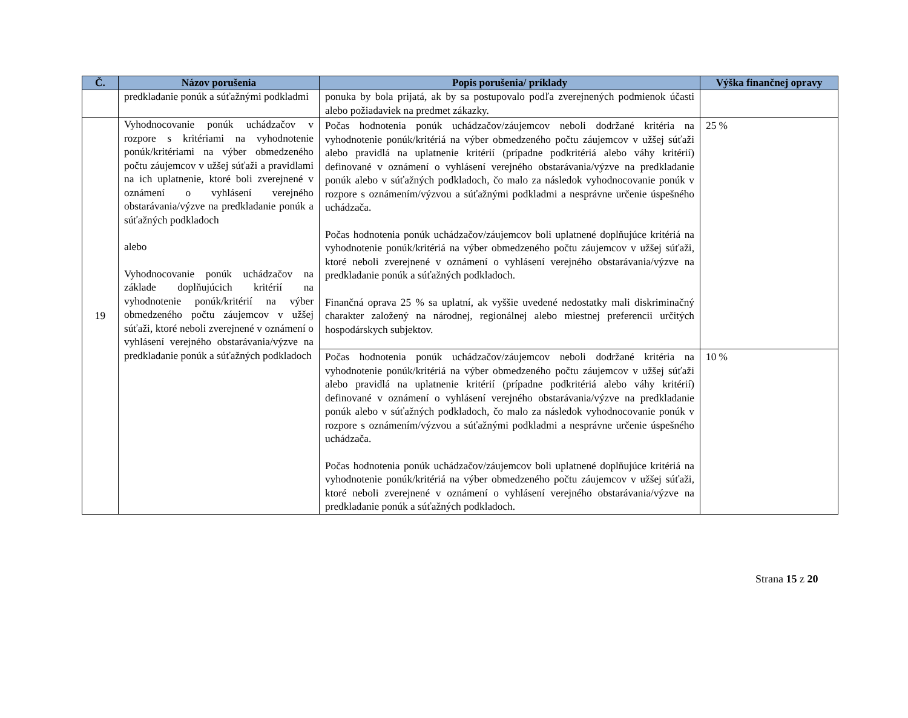| Č. | Názov porušenia | Popis porušenia/ príklady | Výška finančnej opravy |
| --- | --- | --- | --- |
| | predkladanie ponúk a súťažnými podkladmi | ponuka by bola prijatá, ak by sa postupovalo podľa zverejnených podmienok účasti alebo požiadaviek na predmet zákazky. | |
| 19 | Vyhodnocovanie ponúk uchádzačov v rozpore s kritériami na vyhodnotenie ponúk/kritériami na výber obmedzeného počtu záujemcov v užšej súťaži a pravidlami na ich uplatnenie, ktoré boli zverejnené v oznámení o vyhlásení verejného obstarávania/výzve na predkladanie ponúk a súťažných podkladoch alebo Vyhodnocovanie ponúk uchádzačov na základe doplňujúcich kritérií na vyhodnotenie ponúk/kritérií na výber obmedzeného počtu záujemcov v užšej súťaži, ktoré neboli zverejnené v oznámení o vyhlásení verejného obstarávania/výzve na predkladanie ponúk a súťažných podkladoch | Počas hodnotenia ponúk uchádzačov/záujemcov neboli dodržané kritéria na vyhodnotenie ponúk/kritériá na výber obmedzeného počtu záujemcov v užšej súťaži alebo pravidlá na uplatnenie kritérií (prípadne podkritériá alebo váhy kritérií) definované v oznámení o vyhlásení verejného obstarávania/výzve na predkladanie ponúk alebo v súťažných podkladoch, čo malo za následok vyhodnocovanie ponúk v rozpore s oznámením/výzvou a súťažnými podkladmi a nesprávne určenie úspešného uchádzača. Počas hodnotenia ponúk uchádzačov/záujemcov boli uplatnené doplňujúce kritériá na vyhodnotenie ponúk/kritériá na výber obmedzeného počtu záujemcov v užšej súťaži, ktoré neboli zverejnené v oznámení o vyhlásení verejného obstarávania/výzve na predkladanie ponúk a súťažných podkladoch. Finančná oprava 25 % sa uplatní, ak vyššie uvedené nedostatky mali diskriminačný charakter založený na národnej, regionálnej alebo miestnej preferencii určitých hospodárskych subjektov. | 25 % |
| | | Počas hodnotenia ponúk uchádzačov/záujemcov neboli dodržané kritéria na vyhodnotenie ponúk/kritériá na výber obmedzeného počtu záujemcov v užšej súťaži alebo pravidlá na uplatnenie kritérií (prípadne podkritériá alebo váhy kritérií) definované v oznámení o vyhlásení verejného obstarávania/výzve na predkladanie ponúk alebo v súťažných podkladoch, čo malo za následok vyhodnocovanie ponúk v rozpore s oznámením/výzvou a súťažnými podkladmi a nesprávne určenie úspešného uchádzača. Počas hodnotenia ponúk uchádzačov/záujemcov boli uplatnené doplňujúce kritériá na vyhodnotenie ponúk/kritériá na výber obmedzeného počtu záujemcov v užšej súťaži, ktoré neboli zverejnené v oznámení o vyhlásení verejného obstarávania/výzve na predkladanie ponúk a súťažných podkladoch. | 10 % |
Strana 15 z 20